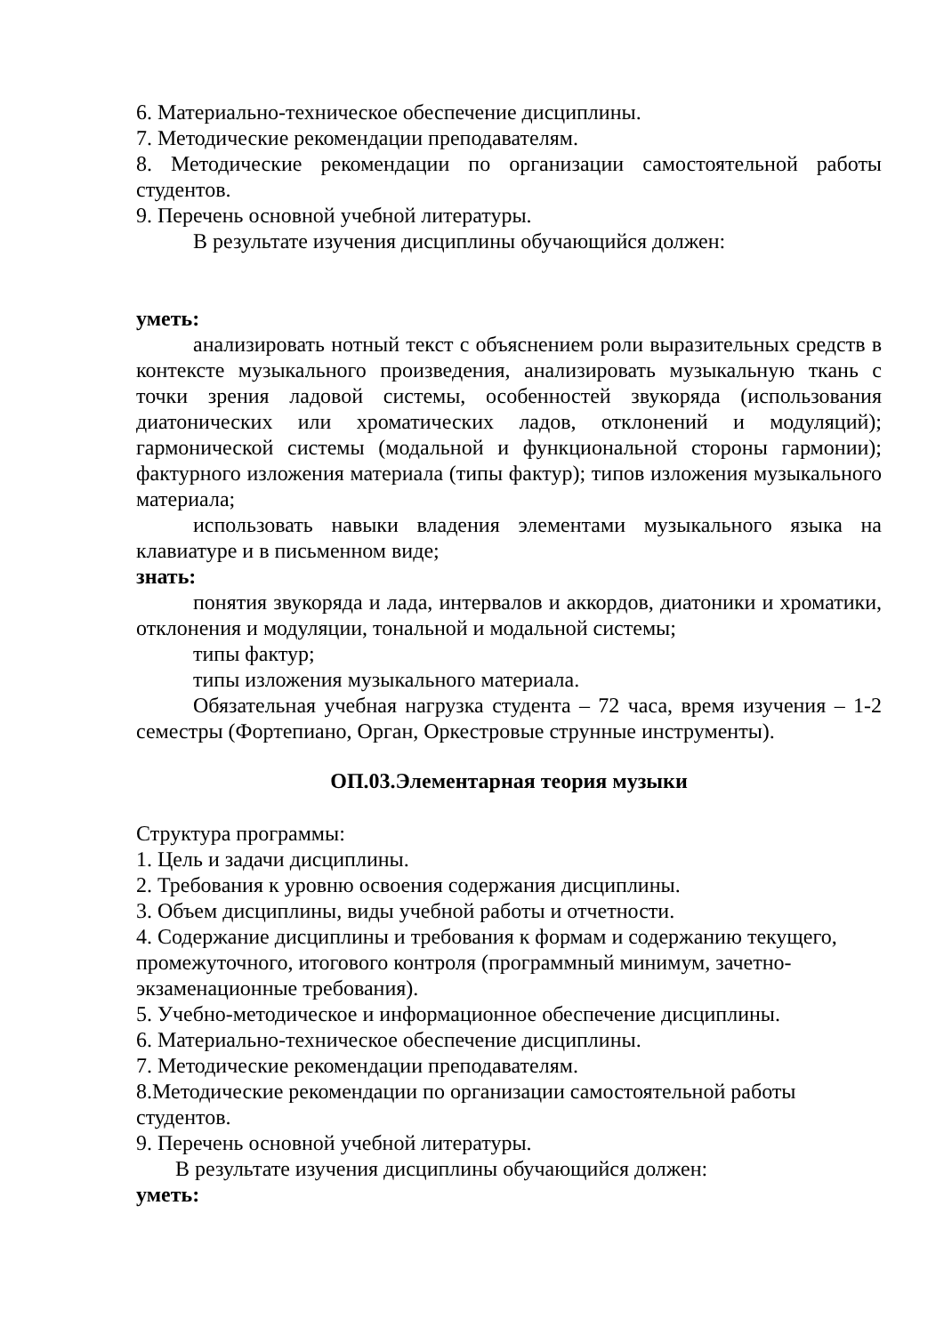6. Материально-техническое обеспечение дисциплины.
7. Методические рекомендации преподавателям.
8. Методические рекомендации по организации самостоятельной работы студентов.
9. Перечень основной учебной литературы.
В результате изучения дисциплины обучающийся должен:
уметь:
анализировать нотный текст с объяснением роли выразительных средств в контексте музыкального произведения, анализировать музыкальную ткань с точки зрения ладовой системы, особенностей звукоряда (использования диатонических или хроматических ладов, отклонений и модуляций); гармонической системы (модальной и функциональной стороны гармонии); фактурного изложения материала (типы фактур); типов изложения музыкального материала;
использовать навыки владения элементами музыкального языка на клавиатуре и в письменном виде;
знать:
понятия звукоряда и лада, интервалов и аккордов, диатоники и хроматики, отклонения и модуляции, тональной и модальной системы;
типы фактур;
типы изложения музыкального материала.
Обязательная учебная нагрузка студента – 72 часа, время изучения – 1-2 семестры (Фортепиано, Орган, Оркестровые струнные инструменты).
ОП.03.Элементарная теория музыки
Структура программы:
1. Цель и задачи дисциплины.
2. Требования к уровню освоения содержания дисциплины.
3. Объем дисциплины, виды учебной работы и отчетности.
4. Содержание дисциплины и требования к формам и содержанию текущего, промежуточного, итогового контроля (программный минимум, зачетно-экзаменационные требования).
5. Учебно-методическое и информационное обеспечение дисциплины.
6. Материально-техническое обеспечение дисциплины.
7. Методические рекомендации преподавателям.
8.Методические рекомендации по организации самостоятельной работы студентов.
9. Перечень основной учебной литературы.
В результате изучения дисциплины обучающийся должен:
уметь: